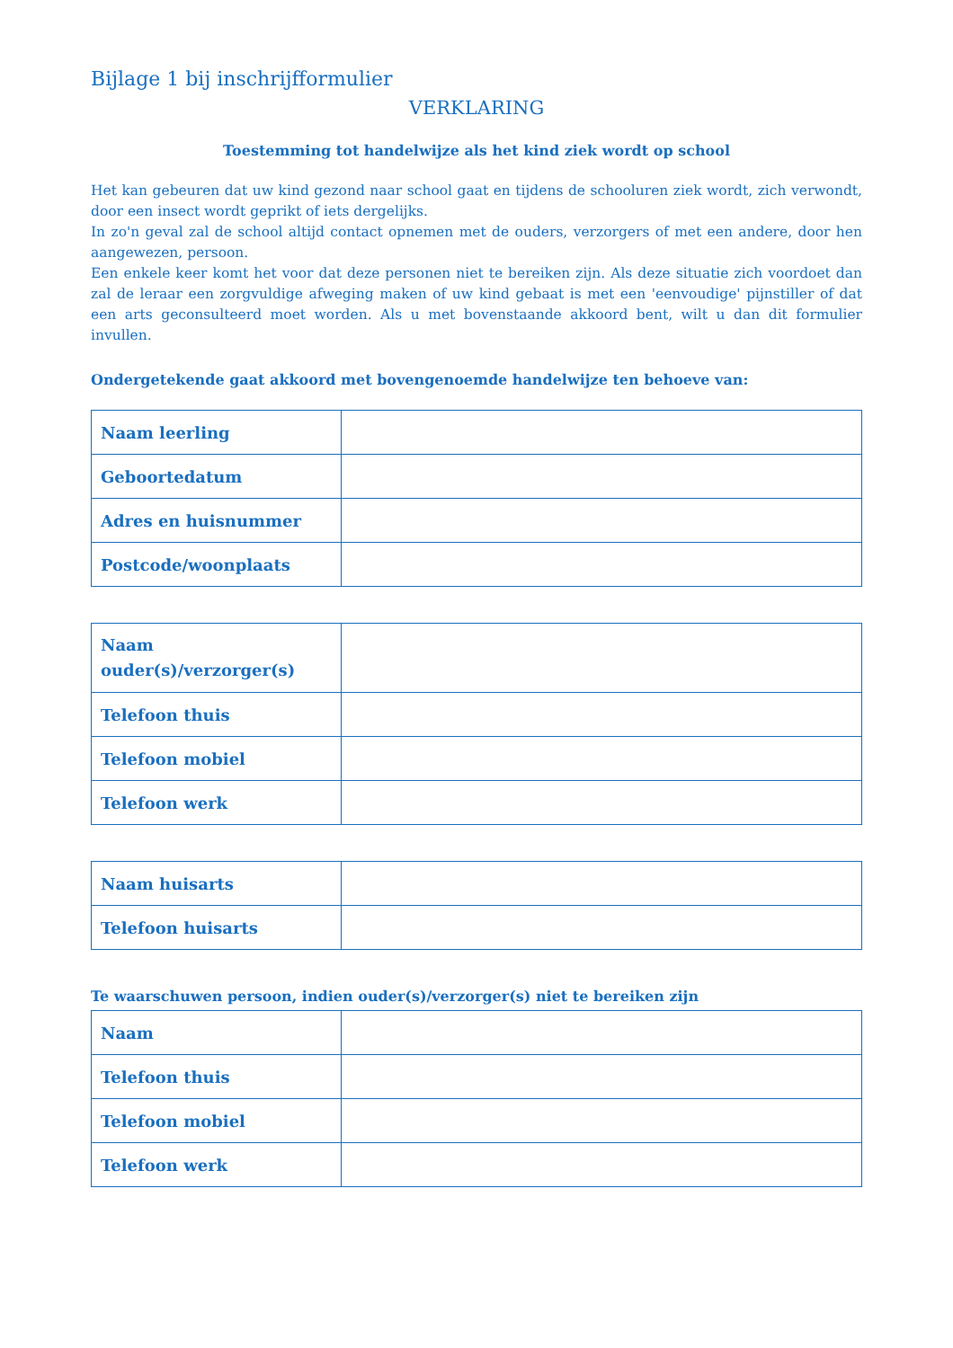Bijlage 1 bij inschrijfformulier
VERKLARING
Toestemming tot handelwijze als het kind ziek wordt op school
Het kan gebeuren dat uw kind gezond naar school gaat en tijdens de schooluren ziek wordt, zich verwondt, door een insect wordt geprikt of iets dergelijks.
In zo'n geval zal de school altijd contact opnemen met de ouders, verzorgers of met een andere, door hen aangewezen, persoon.
Een enkele keer komt het voor dat deze personen niet te bereiken zijn. Als deze situatie zich voordoet dan zal de leraar een zorgvuldige afweging maken of uw kind gebaat is met een 'eenvoudige' pijnstiller of dat een arts geconsulteerd moet worden. Als u met bovenstaande akkoord bent, wilt u dan dit formulier invullen.
Ondergetekende gaat akkoord met bovengenoemde handelwijze ten behoeve van:
| Naam leerling | |
| Geboortedatum | |
| Adres en huisnummer | |
| Postcode/woonplaats | |
| Naam ouder(s)/verzorger(s) | |
| Telefoon thuis | |
| Telefoon mobiel | |
| Telefoon werk | |
| Naam huisarts | |
| Telefoon huisarts | |
Te waarschuwen persoon, indien ouder(s)/verzorger(s) niet te bereiken zijn
| Naam | |
| Telefoon thuis | |
| Telefoon mobiel | |
| Telefoon werk | |